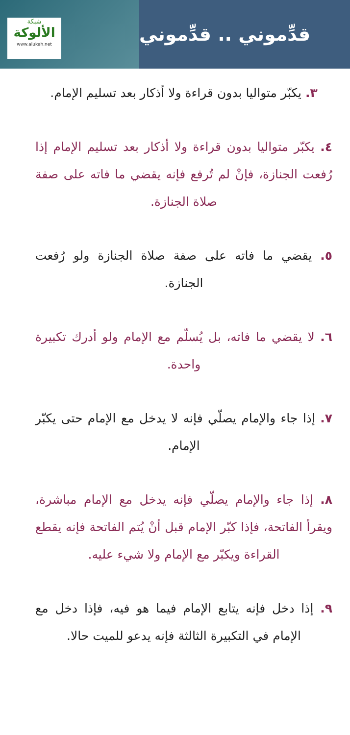شبكة
الألوكة
www.alukah.net
قدِّموني .. قدِّموني
٣. يكبّر متواليا بدون قراءة ولا أذكار بعد تسليم الإمام.
٤. يكبّر متواليا بدون قراءة ولا أذكار بعد تسليم الإمام إذا رُفعت الجنازة، فإنْ لم تُرفع فإنه يقضي ما فاته على صفة صلاة الجنازة.
٥. يقضي ما فاته على صفة صلاة الجنازة ولو رُفعت الجنازة.
٦. لا يقضي ما فاته، بل يُسلّم مع الإمام ولو أدرك تكبيرة واحدة.
٧. إذا جاء والإمام يصلّي فإنه لا يدخل مع الإمام حتى يكبّر الإمام.
٨. إذا جاء والإمام يصلّي فإنه يدخل مع الإمام مباشرة، ويقرأ الفاتحة، فإذا كبّر الإمام قبل أنْ يُتم الفاتحة فإنه يقطع القراءة ويكبّر مع الإمام ولا شيء عليه.
٩. إذا دخل فإنه يتابع الإمام فيما هو فيه، فإذا دخل مع الإمام في التكبيرة الثالثة فإنه يدعو للميت حالا.